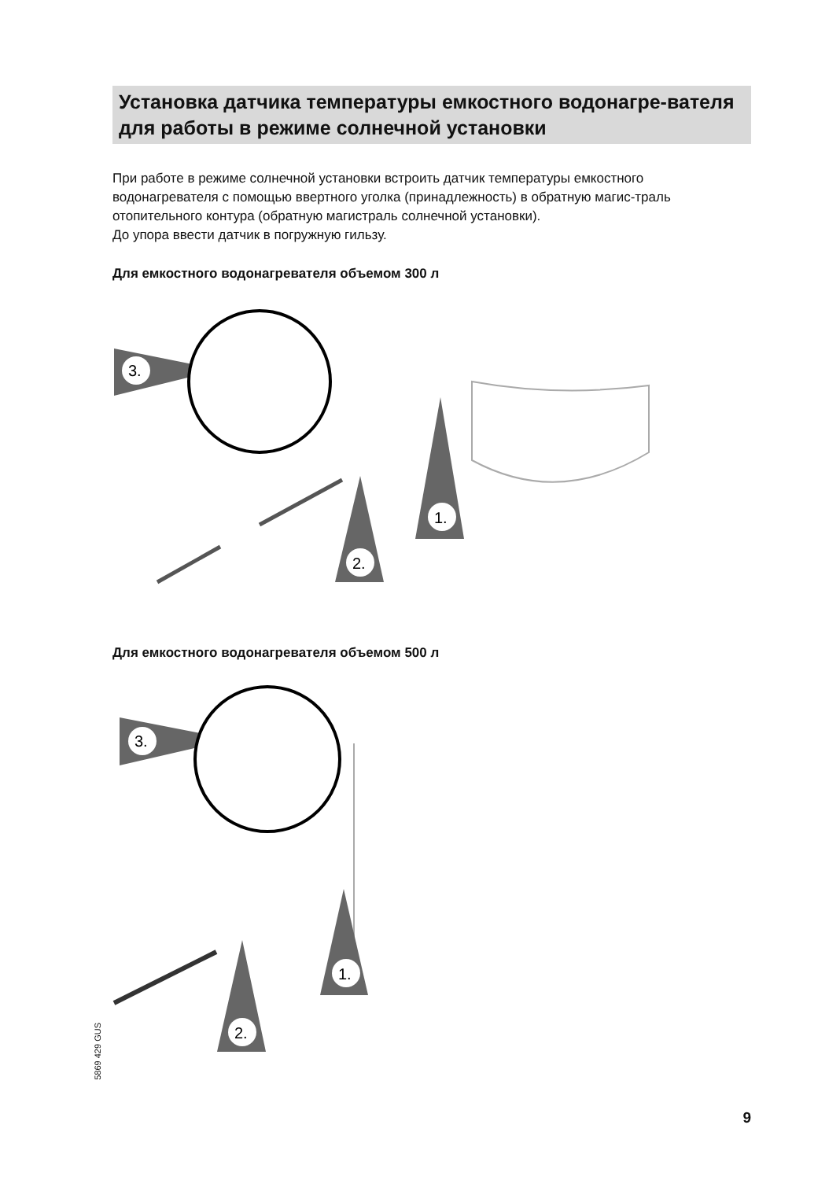Установка датчика температуры емкостного водонагре-вателя для работы в режиме солнечной установки
При работе в режиме солнечной установки встроить датчик температуры емкостного водонагревателя с помощью ввертного уголка (принадлежность) в обратную магис-траль отопительного контура (обратную магистраль солнечной установки).
До упора ввести датчик в погружную гильзу.
Для емкостного водонагревателя объемом 300 л
3.
1.
2.
Для емкостного водонагревателя объемом 500 л
3.
1.
2.
5869 429 GUS
9